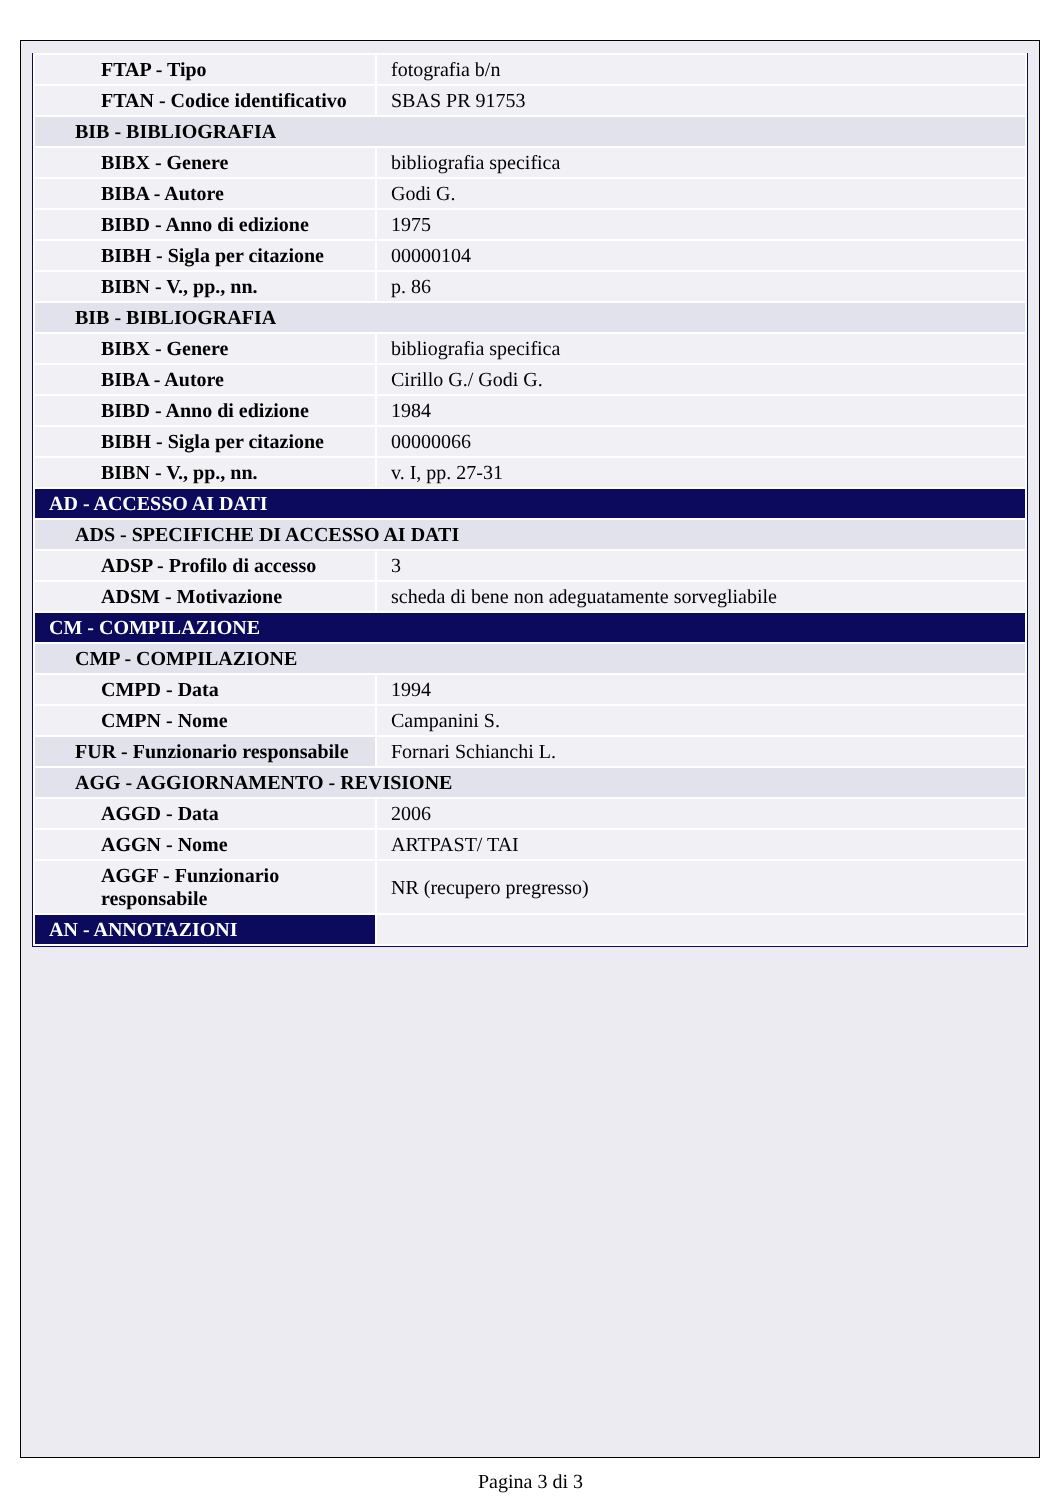| FTAP - Tipo | fotografia b/n |
| FTAN - Codice identificativo | SBAS PR 91753 |
| BIB - BIBLIOGRAFIA | |
| BIBX - Genere | bibliografia specifica |
| BIBA - Autore | Godi G. |
| BIBD - Anno di edizione | 1975 |
| BIBH - Sigla per citazione | 00000104 |
| BIBN - V., pp., nn. | p. 86 |
| BIB - BIBLIOGRAFIA | |
| BIBX - Genere | bibliografia specifica |
| BIBA - Autore | Cirillo G./ Godi G. |
| BIBD - Anno di edizione | 1984 |
| BIBH - Sigla per citazione | 00000066 |
| BIBN - V., pp., nn. | v. I, pp. 27-31 |
| AD - ACCESSO AI DATI | |
| ADS - SPECIFICHE DI ACCESSO AI DATI | |
| ADSP - Profilo di accesso | 3 |
| ADSM - Motivazione | scheda di bene non adeguatamente sorvegliabile |
| CM - COMPILAZIONE | |
| CMP - COMPILAZIONE | |
| CMPD - Data | 1994 |
| CMPN - Nome | Campanini S. |
| FUR - Funzionario responsabile | Fornari Schianchi L. |
| AGG - AGGIORNAMENTO - REVISIONE | |
| AGGD - Data | 2006 |
| AGGN - Nome | ARTPAST/ TAI |
| AGGF - Funzionario responsabile | NR (recupero pregresso) |
| AN - ANNOTAZIONI | |
Pagina 3 di 3